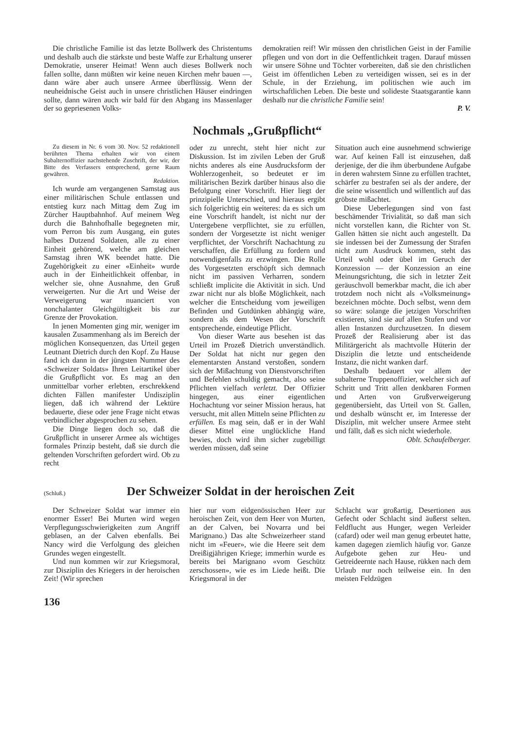Die christliche Familie ist das letzte Bollwerk des Christentums und deshalb auch die stärkste und beste Waffe zur Erhaltung unserer Demokratie, unserer Heimat! Wenn auch dieses Bollwerk noch fallen sollte, dann müßten wir keine neuen Kirchen mehr bauen —, dann wäre aber auch unsere Armee überflüssig. Wenn der neuheidnische Geist auch in unsere christlichen Häuser eindringen sollte, dann wären auch wir bald für den Abgang ins Massenlager der so gepriesenen Volks-
demokratien reif! Wir müssen den christlichen Geist in der Familie pflegen und von dort in die Oeffentlichkeit tragen. Darauf müssen wir unsere Söhne und Töchter vorbereiten, daß sie den christlichen Geist im öffentlichen Leben zu verteidigen wissen, sei es in der Schule, in der Erziehung, im politischen wie auch im wirtschaftlichen Leben. Die beste und solideste Staatsgarantie kann deshalb nur die christliche Familie sein!
P. V.
Nochmals „Grußpflicht“
Zu diesem in Nr. 6 vom 30. Nov. 52 redaktionell berührten Thema erhalten wir von einem Subalternoffizier nachstehende Zuschrift, der wir, der Bitte des Verfassers entsprechend, gerne Raum gewähren.
Redaktion.
Ich wurde am vergangenen Samstag aus einer militärischen Schule entlassen und entstieg kurz nach Mittag dem Zug im Zürcher Hauptbahnhof. Auf meinem Weg durch die Bahnhofhalle begegneten mir, vom Perron bis zum Ausgang, ein gutes halbes Dutzend Soldaten, alle zu einer Einheit gehörend, welche am gleichen Samstag ihren WK beendet hatte. Die Zugehörigkeit zu einer «Einheit» wurde auch in der Einheitlichkeit offenbar, in welcher sie, ohne Ausnahme, den Gruß verweigerten. Nur die Art und Weise der Verweigerung war nuanciert von nonchalanter Gleichgültigkeit bis zur Grenze der Provokation.
In jenen Momenten ging mir, weniger im kausalen Zusammenhang als im Bereich der möglichen Konsequenzen, das Urteil gegen Leutnant Dietrich durch den Kopf. Zu Hause fand ich dann in der jüngsten Nummer des «Schweizer Soldats» Ihren Leitartikel über die Grußpflicht vor. Es mag an den unmittelbar vorher erlebten, erschrekkend dichten Fällen manifester Undisziplin liegen, daß ich während der Lektüre bedauerte, diese oder jene Frage nicht etwas verbindlicher abgesprochen zu sehen.
Die Dinge liegen doch so, daß die Grußpflicht in unserer Armee als wichtiges formales Prinzip besteht, daß sie durch die geltenden Vorschriften gefordert wird. Ob zu recht
oder zu unrecht, steht hier nicht zur Diskussion. Ist im zivilen Leben der Gruß nichts anderes als eine Ausdrucksform der Wohlerzogenheit, so bedeutet er im militärischen Bezirk darüber hinaus also die Befolgung einer Vorschrift. Hier liegt der prinzipielle Unterschied, und hieraus ergibt sich folgerichtig ein weiteres: da es sich um eine Vorschrift handelt, ist nicht nur der Untergebene verpflichtet, sie zu erfüllen, sondern der Vorgesetzte ist nicht weniger verpflichtet, der Vorschrift Nachachtung zu verschaffen, die Erfüllung zu fordern und notwendigenfalls zu erzwingen. Die Rolle des Vorgesetzten erschöpft sich demnach nicht im passiven Verharren, sondern schließt implicite die Aktivität in sich. Und zwar nicht nur als bloße Möglichkeit, nach welcher die Entscheidung vom jeweiligen Befinden und Gutdünken abhängig wäre, sondern als dem Wesen der Vorschrift entsprechende, eindeutige Pflicht.
Von dieser Warte aus besehen ist das Urteil im Prozeß Dietrich unverständlich. Der Soldat hat nicht nur gegen den elementarsten Anstand verstoßen, sondern sich der Mißachtung von Dienstvorschriften und Befehlen schuldig gemacht, also seine Pflichten vielfach verletzt. Der Offizier hingegen, aus einer eigentlichen Hochachtung vor seiner Mission heraus, hat versucht, mit allen Mitteln seine Pflichten zu erfüllen. Es mag sein, daß er in der Wahl dieser Mittel eine unglückliche Hand bewies, doch wird ihm sicher zugebilligt werden müssen, daß seine
Situation auch eine ausnehmend schwierige war. Auf keinen Fall ist einzusehen, daß derjenige, der die ihm überbundene Aufgabe in deren wahrstem Sinne zu erfüllen trachtet, schärfer zu bestrafen sei als der andere, der die seine wissentlich und willentlich auf das gröbste mißachtet.
Diese Ueberlegungen sind von fast beschämender Trivialität, so daß man sich nicht vorstellen kann, die Richter von St. Gallen hätten sie nicht auch angestellt. Da sie indessen bei der Zumessung der Strafen nicht zum Ausdruck kommen, steht das Urteil wohl oder übel im Geruch der Konzession — der Konzession an eine Meinungsrichtung, die sich in letzter Zeit geräuschvoll bemerkbar macht, die ich aber trotzdem noch nicht als «Volksmeinung» bezeichnen möchte. Doch selbst, wenn dem so wäre: solange die jetzigen Vorschriften existieren, sind sie auf allen Stufen und vor allen Instanzen durchzusetzen. In diesem Prozeß der Realisierung aber ist das Militärgericht als machtvolle Hüterin der Disziplin die letzte und entscheidende Instanz, die nicht wanken darf.
Deshalb bedauert vor allem der subalterne Truppenoffizier, welcher sich auf Schritt und Tritt allen denkbaren Formen und Arten von Grußverweigerung gegenübersieht, das Urteil von St. Gallen, und deshalb wünscht er, im Interesse der Disziplin, mit welcher unsere Armee steht und fällt, daß es sich nicht wiederhole.
Oblt. Schaufelberger.
(Schluß.)
Der Schweizer Soldat in der heroischen Zeit
Der Schweizer Soldat war immer ein enormer Esser! Bei Murten wird wegen Verpflegungsschwierigkeiten zum Angriff geblasen, an der Calven ebenfalls. Bei Nancy wird die Verfolgung des gleichen Grundes wegen eingestellt.
Und nun kommen wir zur Kriegsmoral, zur Disziplin des Kriegers in der heroischen Zeit! (Wir sprechen
hier nur vom eidgenössischen Heer zur heroischen Zeit, von dem Heer von Murten, an der Calven, bei Novarra und bei Marignano.) Das alte Schweizerheer stand nicht im «Feuer», wie die Heere seit dem Dreißigjährigen Kriege; immerhin wurde es bereits bei Marignano «vom Geschütz zerschossen», wie es im Liede heißt. Die Kriegsmoral in der
Schlacht war großartig, Desertionen aus Gefecht oder Schlacht sind äußerst selten. Feldflucht aus Hunger, wegen Verleider (cafard) oder weil man genug erbeutet hatte, kamen dagegen ziemlich häufig vor. Ganze Aufgebote gehen zur Heu- und Getreideernte nach Hause, rükken nach dem Urlaub nur noch teilweise ein. In den meisten Feldzügen
136